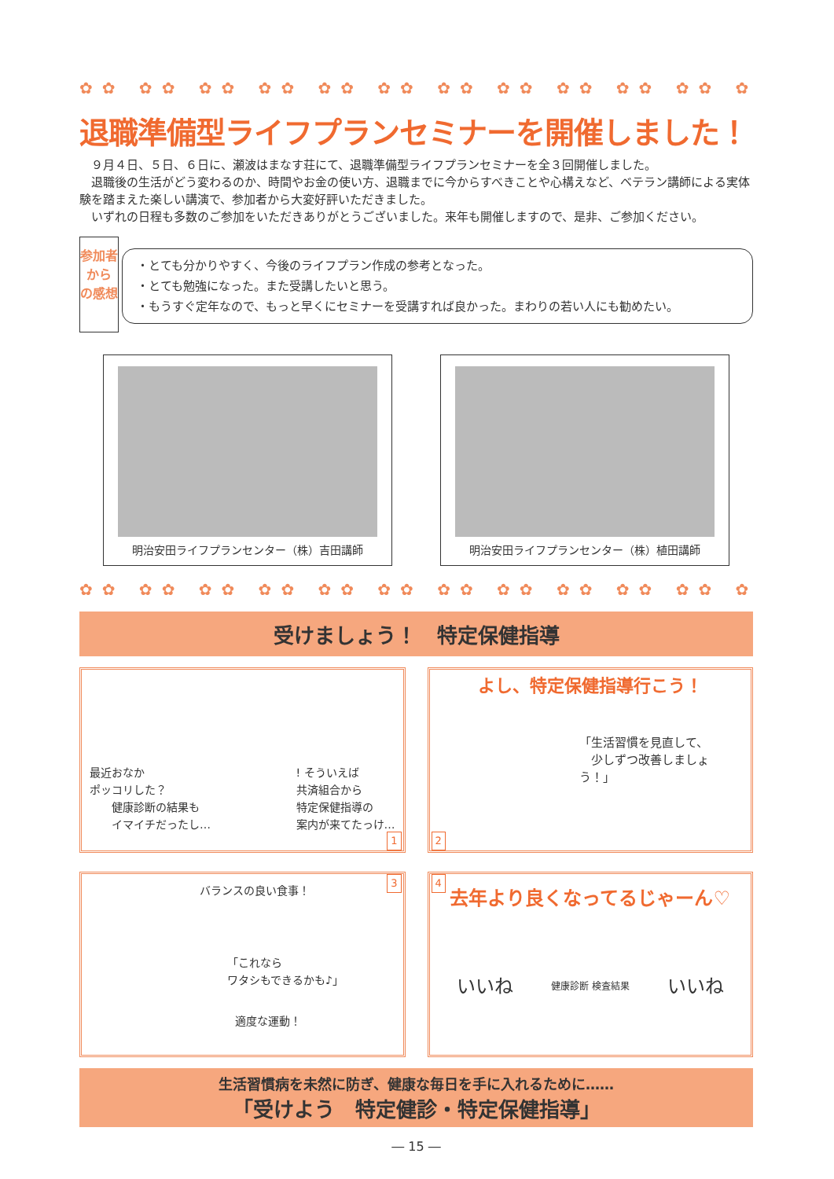✿✿ ✿✿ ✿✿ ✿✿ ✿✿ ✿✿ ✿✿ ✿✿ ✿✿ ✿✿ ✿✿ ✿✿ ✿✿ ✿✿ ✿✿ ✿✿
退職準備型ライフプランセミナーを開催しました！
　９月４日、５日、６日に、瀬波はまなす荘にて、退職準備型ライフプランセミナーを全３回開催しました。
　退職後の生活がどう変わるのか、時間やお金の使い方、退職までに今からすべきことや心構えなど、ベテラン講師による実体験を踏まえた楽しい講演で、参加者から大変好評いただきました。
　いずれの日程も多数のご参加をいただきありがとうございました。来年も開催しますので、是非、ご参加ください。
参加者から
の感想
・とても分かりやすく、今後のライフプラン作成の参考となった。
・とても勉強になった。また受講したいと思う。
・もうすぐ定年なので、もっと早くにセミナーを受講すれば良かった。まわりの若い人にも勧めたい。
明治安田ライフプランセンター（株）吉田講師 明治安田ライフプランセンター（株）植田講師
✿✿ ✿✿ ✿✿ ✿✿ ✿✿ ✿✿ ✿✿ ✿✿ ✿✿ ✿✿ ✿✿ ✿✿ ✿✿ ✿✿ ✿✿ ✿✿
受けましょう！　特定保健指導
最近おなか
ポッコリした？
　　健康診断の結果も
　　イマイチだったし…
! そういえば
共済組合から
特定保健指導の
案内が来てたっけ…
1
よし、特定保健指導行こう！
「生活習慣を見直して、
　少しずつ改善しましょう！」
2
3
バランスの良い食事！
「これなら
ワタシもできるかも♪」
適度な運動！
4
去年より良くなってるじゃーん♡
いいね 健康診断 検査結果 いいね
生活習慣病を未然に防ぎ、健康な毎日を手に入れるために……
「受けよう　特定健診・特定保健指導」
― 15 ―